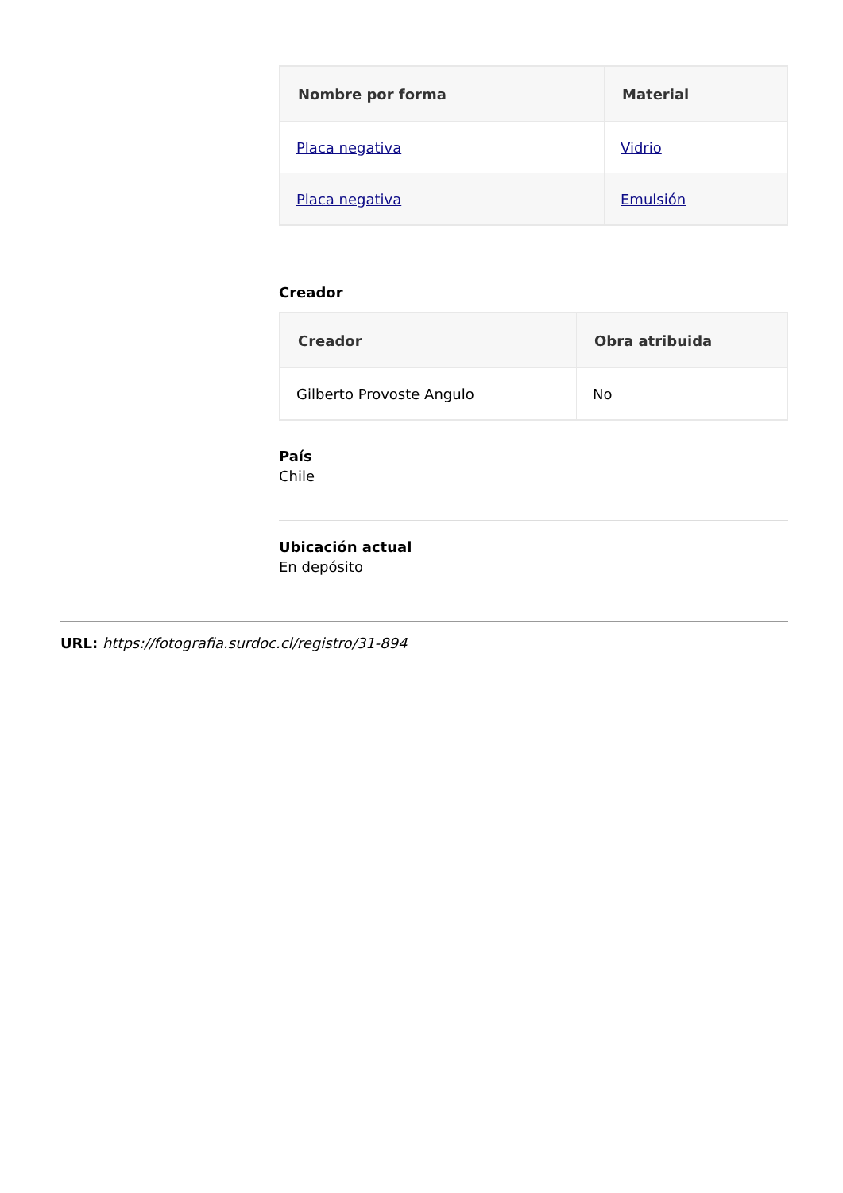| Nombre por forma | Material |
| --- | --- |
| Placa negativa | Vidrio |
| Placa negativa | Emulsión |
Creador
| Creador | Obra atribuida |
| --- | --- |
| Gilberto Provoste Angulo | No |
País
Chile
Ubicación actual
En depósito
URL: https://fotografia.surdoc.cl/registro/31-894